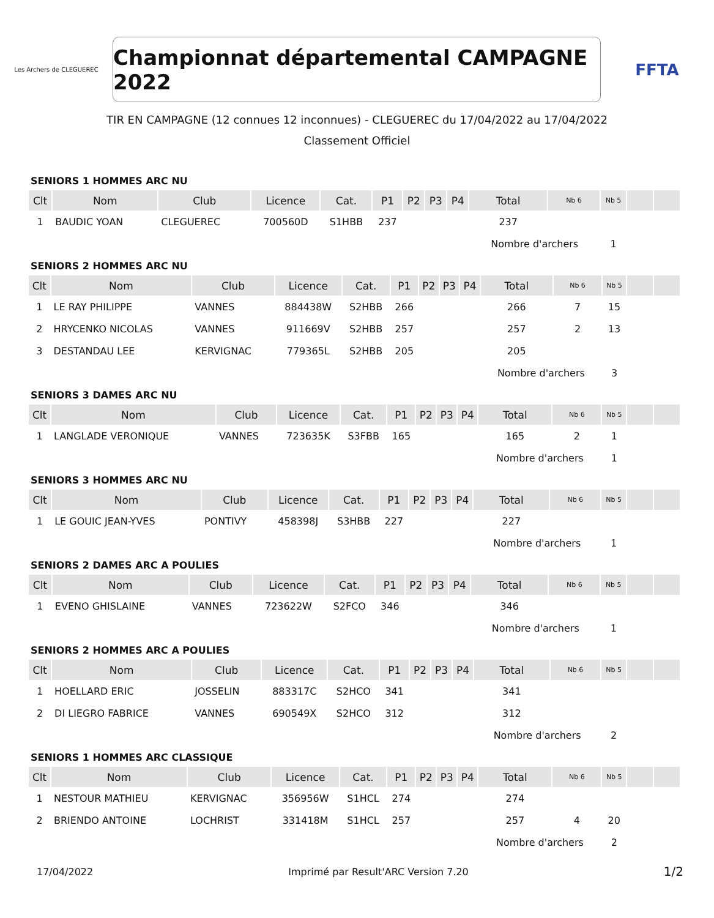Les Archers de CLEGUEREC
Championnat départemental CAMPAGNE 2022
FFTA
TIR EN CAMPAGNE (12 connues 12 inconnues) - CLEGUEREC du 17/04/2022 au 17/04/2022
Classement Officiel
SENIORS 1 HOMMES ARC NU
| Clt | Nom | Club | Licence | Cat. | P1 | P2 | P3 | P4 | Total | Nb 6 | Nb 5 | | |
| --- | --- | --- | --- | --- | --- | --- | --- | --- | --- | --- | --- | --- | --- |
| 1 | BAUDIC YOAN | CLEGUEREC | 700560D | S1HBB | 237 | | | | 237 | | | | |
| | | | | | | | | | Nombre d'archers | | 1 | | |
SENIORS 2 HOMMES ARC NU
| Clt | Nom | Club | Licence | Cat. | P1 | P2 | P3 | P4 | Total | Nb 6 | Nb 5 | | |
| --- | --- | --- | --- | --- | --- | --- | --- | --- | --- | --- | --- | --- | --- |
| 1 | LE RAY PHILIPPE | VANNES | 884438W | S2HBB | 266 | | | | 266 | 7 | 15 | | |
| 2 | HRYCENKO NICOLAS | VANNES | 911669V | S2HBB | 257 | | | | 257 | 2 | 13 | | |
| 3 | DESTANDAU LEE | KERVIGNAC | 779365L | S2HBB | 205 | | | | 205 | | | | |
| | | | | | | | | | Nombre d'archers | | 3 | | |
SENIORS 3 DAMES ARC NU
| Clt | Nom | Club | Licence | Cat. | P1 | P2 | P3 | P4 | Total | Nb 6 | Nb 5 | | |
| --- | --- | --- | --- | --- | --- | --- | --- | --- | --- | --- | --- | --- | --- |
| 1 | LANGLADE VERONIQUE | VANNES | 723635K | S3FBB | 165 | | | | 165 | 2 | 1 | | |
| | | | | | | | | | Nombre d'archers | | 1 | | |
SENIORS 3 HOMMES ARC NU
| Clt | Nom | Club | Licence | Cat. | P1 | P2 | P3 | P4 | Total | Nb 6 | Nb 5 | | |
| --- | --- | --- | --- | --- | --- | --- | --- | --- | --- | --- | --- | --- | --- |
| 1 | LE GOUIC JEAN-YVES | PONTIVY | 458398J | S3HBB | 227 | | | | 227 | | | | |
| | | | | | | | | | Nombre d'archers | | 1 | | |
SENIORS 2 DAMES ARC A POULIES
| Clt | Nom | Club | Licence | Cat. | P1 | P2 | P3 | P4 | Total | Nb 6 | Nb 5 | | |
| --- | --- | --- | --- | --- | --- | --- | --- | --- | --- | --- | --- | --- | --- |
| 1 | EVENO GHISLAINE | VANNES | 723622W | S2FCO | 346 | | | | 346 | | | | |
| | | | | | | | | | Nombre d'archers | | 1 | | |
SENIORS 2 HOMMES ARC A POULIES
| Clt | Nom | Club | Licence | Cat. | P1 | P2 | P3 | P4 | Total | Nb 6 | Nb 5 | | |
| --- | --- | --- | --- | --- | --- | --- | --- | --- | --- | --- | --- | --- | --- |
| 1 | HOELLARD ERIC | JOSSELIN | 883317C | S2HCO | 341 | | | | 341 | | | | |
| 2 | DI LIEGRO FABRICE | VANNES | 690549X | S2HCO | 312 | | | | 312 | | | | |
| | | | | | | | | | Nombre d'archers | | 2 | | |
SENIORS 1 HOMMES ARC CLASSIQUE
| Clt | Nom | Club | Licence | Cat. | P1 | P2 | P3 | P4 | Total | Nb 6 | Nb 5 | | |
| --- | --- | --- | --- | --- | --- | --- | --- | --- | --- | --- | --- | --- | --- |
| 1 | NESTOUR MATHIEU | KERVIGNAC | 356956W | S1HCL | 274 | | | | 274 | | | | |
| 2 | BRIENDO ANTOINE | LOCHRIST | 331418M | S1HCL | 257 | | | | 257 | 4 | 20 | | |
| | | | | | | | | | Nombre d'archers | | 2 | | |
17/04/2022 Imprimé par Result'ARC Version 7.20 1/2